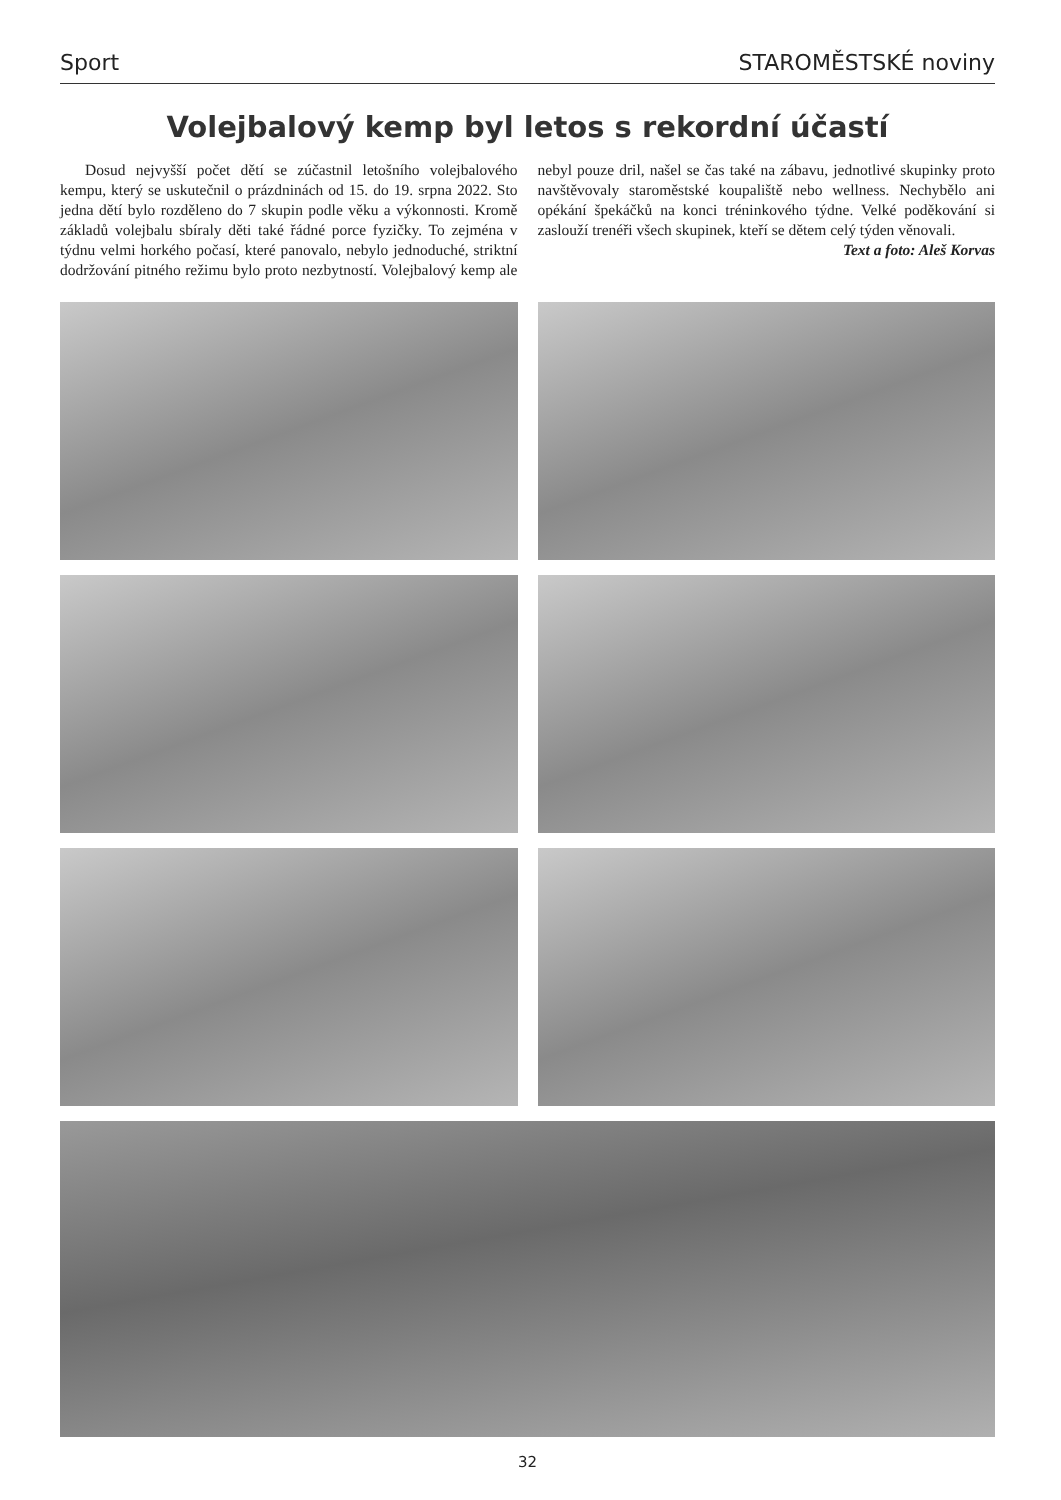Sport STAROMĚSTSKÉ noviny
Volejbalový kemp byl letos s rekordní účastí
Dosud nejvyšší počet dětí se zúčastnil letošního volejbalového kempu, který se uskutečnil o prázdninách od 15. do 19. srpna 2022. Sto jedna dětí bylo rozděleno do 7 skupin podle věku a výkonnosti. Kromě základů volejbalu sbíraly děti také řádné porce fyzičky. To zejména v týdnu velmi horkého počasí, které panovalo, nebylo jednoduché, striktní dodržování pitného režimu bylo proto nezbytností. Volejbalový kemp ale nebyl pouze dril, našel se čas také na zábavu, jednotlivé skupinky proto navštěvovaly staroměstské koupaliště nebo wellness. Nechybělo ani opékání špekáčků na konci tréninkového týdne. Velké poděkování si zaslouží trenéři všech skupinek, kteří se dětem celý týden věnovali.
Text a foto: Aleš Korvas
32